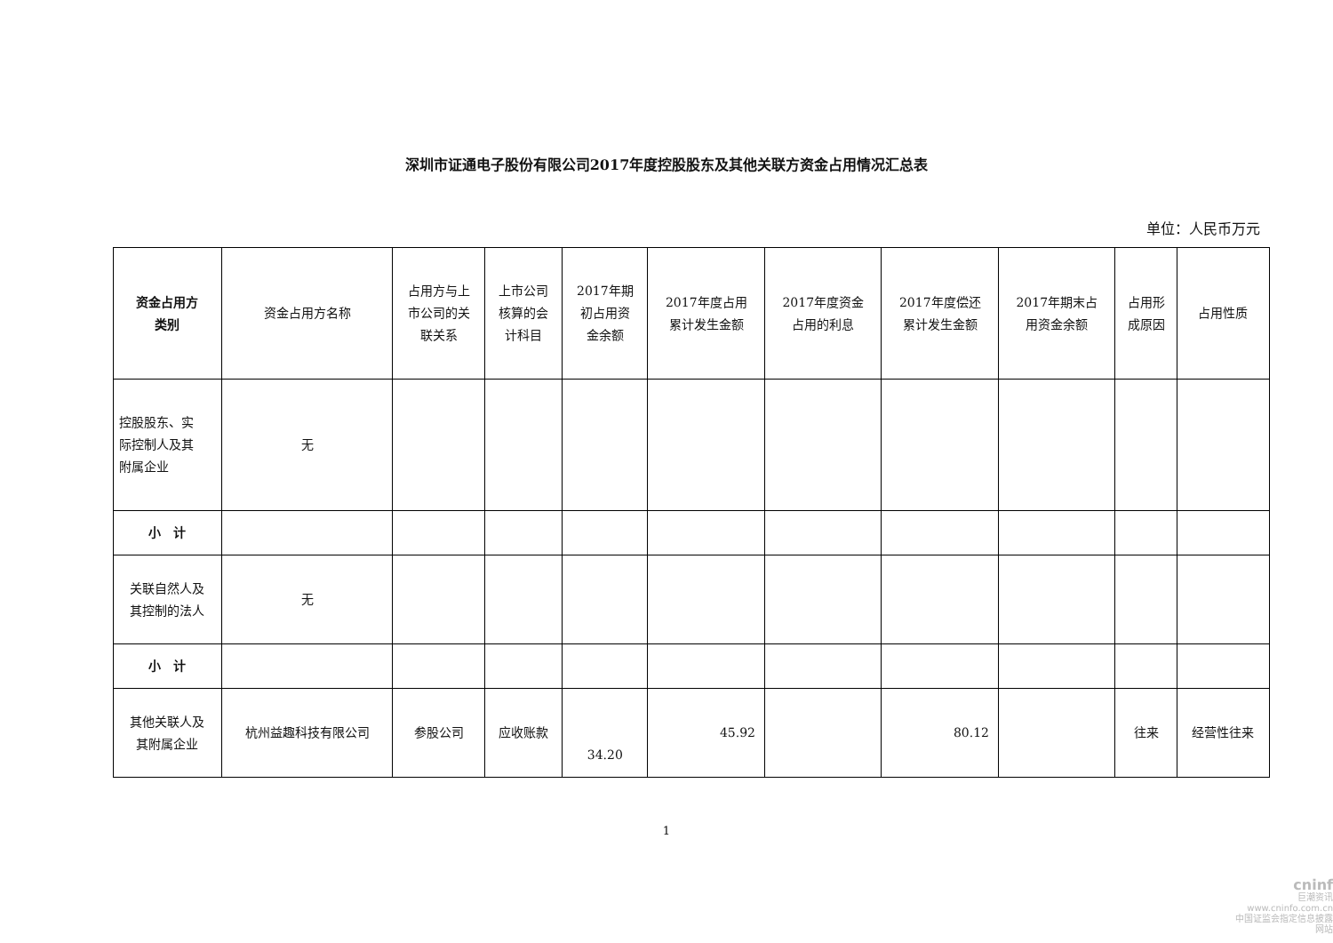深圳市证通电子股份有限公司2017年度控股股东及其他关联方资金占用情况汇总表
单位：人民币万元
| 资金占用方 类别 | 资金占用方名称 | 占用方与上 市公司的关 联关系 | 上市公司 核算的会 计科目 | 2017年期 初占用资 金余额 | 2017年度占用 累计发生金额 | 2017年度资金 占用的利息 | 2017年度偿还 累计发生金额 | 2017年期末占 用资金余额 | 占用形 成原因 | 占用性质 |
| --- | --- | --- | --- | --- | --- | --- | --- | --- | --- | --- |
| 控股股东、实 际控制人及其 附属企业 | 无 | | | | | | | | | |
| 小 计 | | | | | | | | | | |
| 关联自然人及 其控制的法人 | 无 | | | | | | | | | |
| 小 计 | | | | | | | | | | |
| 其他关联人及 其附属企业 | 杭州益趣科技有限公司 | 参股公司 | 应收账款 | 34.20 | 45.92 | | 80.12 | | 往来 | 经营性往来 |
1
cninf
巨潮资讯
www.cninfo.com.cn
中国证监会指定信息披露网站